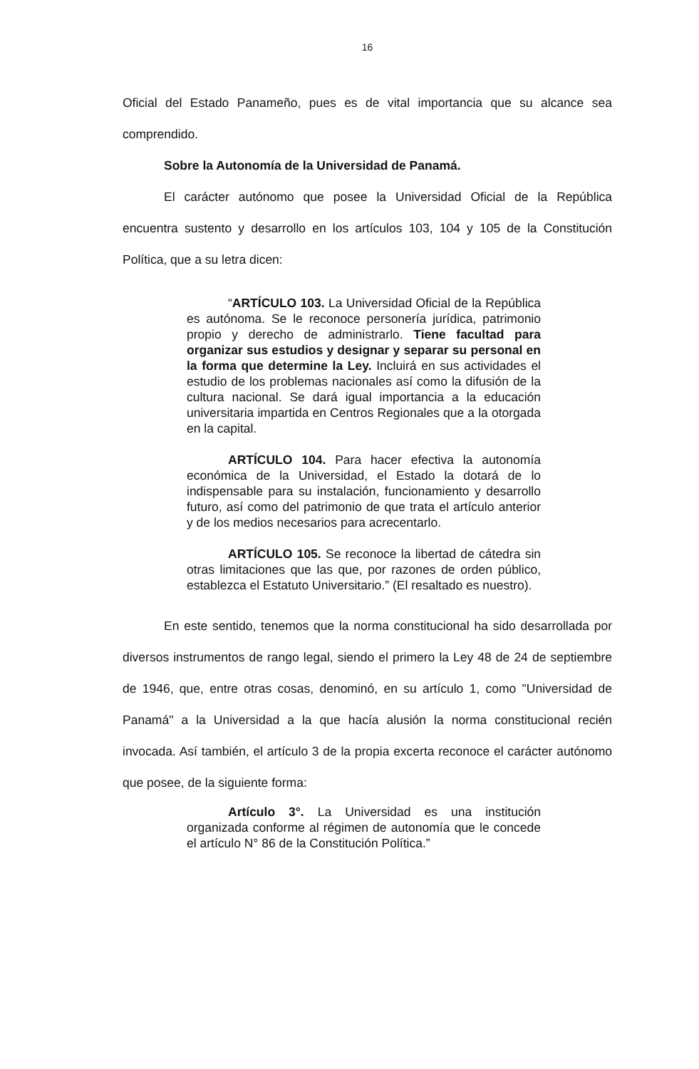16
Oficial del Estado Panameño, pues es de vital importancia que su alcance sea comprendido.
Sobre la Autonomía de la Universidad de Panamá.
El carácter autónomo que posee la Universidad Oficial de la República encuentra sustento y desarrollo en los artículos 103, 104 y 105 de la Constitución Política, que a su letra dicen:
“ARTÍCULO 103. La Universidad Oficial de la República es autónoma. Se le reconoce personería jurídica, patrimonio propio y derecho de administrarlo. Tiene facultad para organizar sus estudios y designar y separar su personal en la forma que determine la Ley. Incluirá en sus actividades el estudio de los problemas nacionales así como la difusión de la cultura nacional. Se dará igual importancia a la educación universitaria impartida en Centros Regionales que a la otorgada en la capital.
ARTÍCULO 104. Para hacer efectiva la autonomía económica de la Universidad, el Estado la dotará de lo indispensable para su instalación, funcionamiento y desarrollo futuro, así como del patrimonio de que trata el artículo anterior y de los medios necesarios para acrecentarlo.
ARTÍCULO 105. Se reconoce la libertad de cátedra sin otras limitaciones que las que, por razones de orden público, establezca el Estatuto Universitario.” (El resaltado es nuestro).
En este sentido, tenemos que la norma constitucional ha sido desarrollada por diversos instrumentos de rango legal, siendo el primero la Ley 48 de 24 de septiembre de 1946, que, entre otras cosas, denominó, en su artículo 1, como "Universidad de Panamá" a la Universidad a la que hacía alusión la norma constitucional recién invocada. Así también, el artículo 3 de la propia excerta reconoce el carácter autónomo que posee, de la siguiente forma:
Artículo 3°. La Universidad es una institución organizada conforme al régimen de autonomía que le concede el artículo N° 86 de la Constitución Política.”